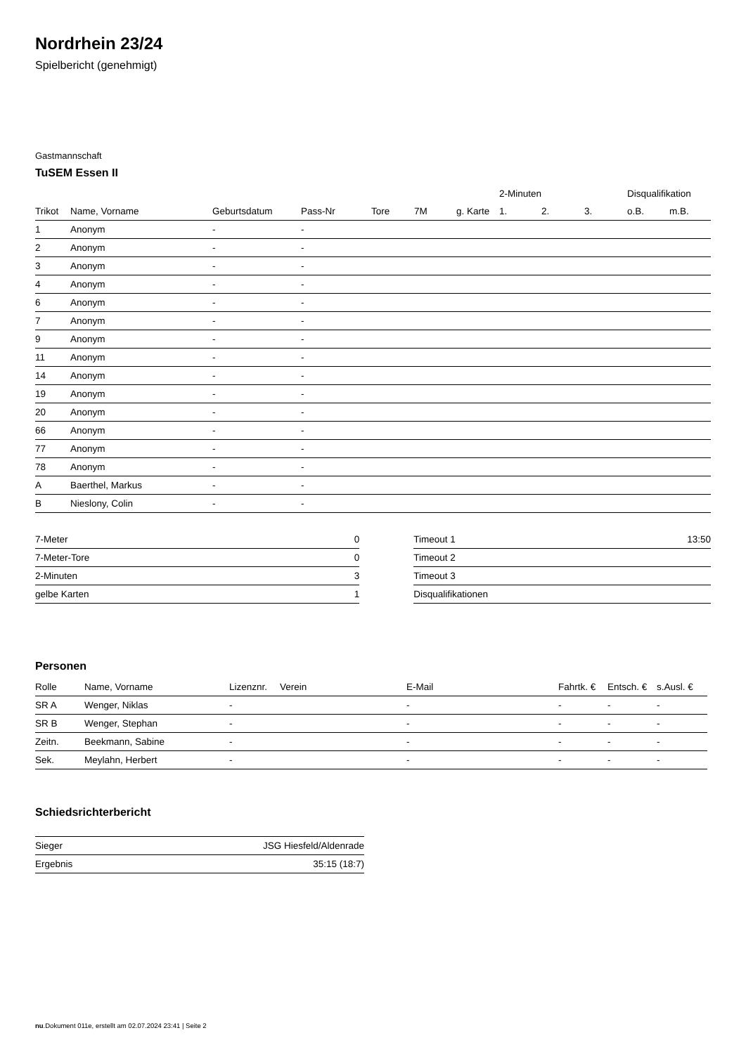Nordrhein 23/24
Spielbericht (genehmigt)
Gastmannschaft
TuSEM Essen II
| | | | | | | | 2-Minuten | | | Disqualifikation | |
| --- | --- | --- | --- | --- | --- | --- | --- | --- | --- | --- | --- |
| Trikot | Name, Vorname | Geburtsdatum | Pass-Nr | Tore | 7M | g. Karte | 1. | 2. | 3. | o.B. | m.B. |
| 1 | Anonym | - | - | | | | | | | | |
| 2 | Anonym | - | - | | | | | | | | |
| 3 | Anonym | - | - | | | | | | | | |
| 4 | Anonym | - | - | | | | | | | | |
| 6 | Anonym | - | - | | | | | | | | |
| 7 | Anonym | - | - | | | | | | | | |
| 9 | Anonym | - | - | | | | | | | | |
| 11 | Anonym | - | - | | | | | | | | |
| 14 | Anonym | - | - | | | | | | | | |
| 19 | Anonym | - | - | | | | | | | | |
| 20 | Anonym | - | - | | | | | | | | |
| 66 | Anonym | - | - | | | | | | | | |
| 77 | Anonym | - | - | | | | | | | | |
| 78 | Anonym | - | - | | | | | | | | |
| A | Baerthel, Markus | - | - | | | | | | | | |
| B | Nieslony, Colin | - | - | | | | | | | | |
| 7-Meter | 0 |
| 7-Meter-Tore | 0 |
| 2-Minuten | 3 |
| gelbe Karten | 1 |
| Timeout 1 | 13:50 |
| Timeout 2 | |
| Timeout 3 | |
| Disqualifikationen | |
Personen
| Rolle | Name, Vorname | Lizenznr. | Verein | E-Mail | Fahrtk. € | Entsch. € | s.Ausl. € |
| --- | --- | --- | --- | --- | --- | --- | --- |
| SR A | Wenger, Niklas | - | | - | - | - | - |
| SR B | Wenger, Stephan | - | | - | - | - | - |
| Zeitn. | Beekmann, Sabine | - | | - | - | - | - |
| Sek. | Meylahn, Herbert | - | | - | - | - | - |
Schiedsrichterbericht
| Sieger | JSG Hiesfeld/Aldenrade |
| Ergebnis | 35:15 (18:7) |
nu.Dokument 011e, erstellt am 02.07.2024 23:41 | Seite 2